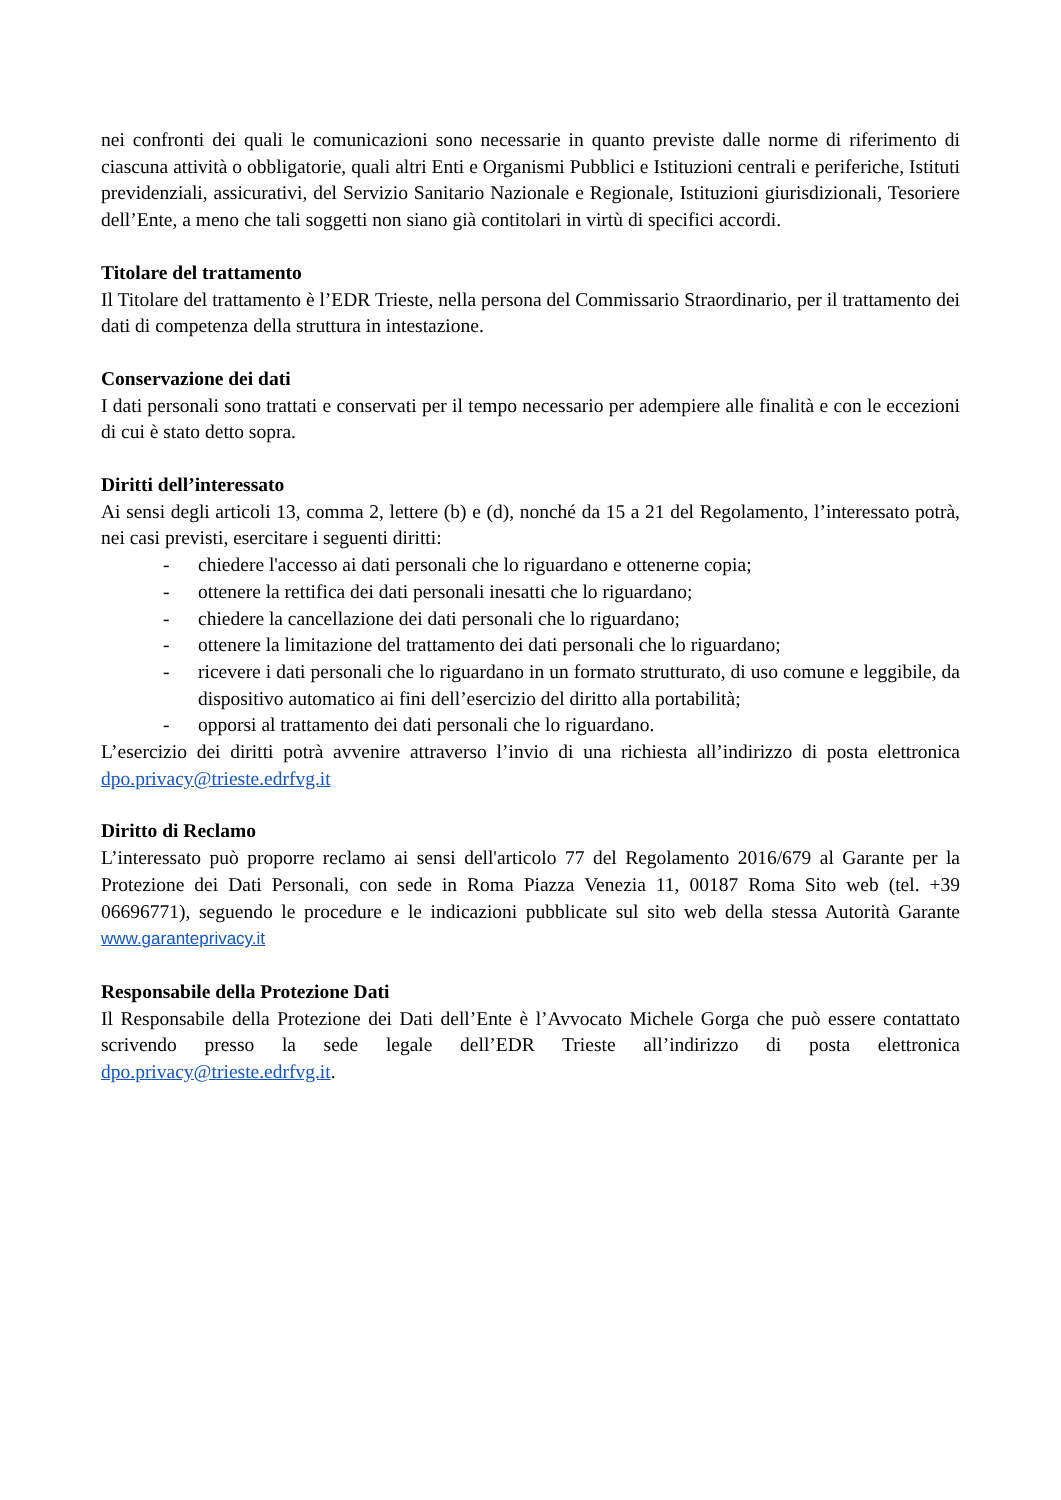nei confronti dei quali le comunicazioni sono necessarie in quanto previste dalle norme di riferimento di ciascuna attività o obbligatorie, quali altri Enti e Organismi Pubblici e Istituzioni centrali e periferiche, Istituti previdenziali, assicurativi, del Servizio Sanitario Nazionale e Regionale, Istituzioni giurisdizionali, Tesoriere dell’Ente, a meno che tali soggetti non siano già contitolari in virtù di specifici accordi.
Titolare del trattamento
Il Titolare del trattamento è l’EDR Trieste, nella persona del Commissario Straordinario, per il trattamento dei dati di competenza della struttura in intestazione.
Conservazione dei dati
I dati personali sono trattati e conservati per il tempo necessario per adempiere alle finalità e con le eccezioni di cui è stato detto sopra.
Diritti dell’interessato
Ai sensi degli articoli 13, comma 2, lettere (b) e (d), nonché da 15 a 21 del Regolamento, l’interessato potrà, nei casi previsti, esercitare i seguenti diritti:
- chiedere l'accesso ai dati personali che lo riguardano e ottenerne copia;
- ottenere la rettifica dei dati personali inesatti che lo riguardano;
- chiedere la cancellazione dei dati personali che lo riguardano;
- ottenere la limitazione del trattamento dei dati personali che lo riguardano;
- ricevere i dati personali che lo riguardano in un formato strutturato, di uso comune e leggibile, da dispositivo automatico ai fini dell’esercizio del diritto alla portabilità;
- opporsi al trattamento dei dati personali che lo riguardano.
L’esercizio dei diritti potrà avvenire attraverso l’invio di una richiesta all’indirizzo di posta elettronica dpo.privacy@trieste.edrfvg.it
Diritto di Reclamo
L’interessato può proporre reclamo ai sensi dell'articolo 77 del Regolamento 2016/679 al Garante per la Protezione dei Dati Personali, con sede in Roma Piazza Venezia 11, 00187 Roma Sito web (tel. +39 06696771), seguendo le procedure e le indicazioni pubblicate sul sito web della stessa Autorità Garante www.garanteprivacy.it
Responsabile della Protezione Dati
Il Responsabile della Protezione dei Dati dell’Ente è l’Avvocato Michele Gorga che può essere contattato scrivendo presso la sede legale dell’EDR Trieste all’indirizzo di posta elettronica dpo.privacy@trieste.edrfvg.it.